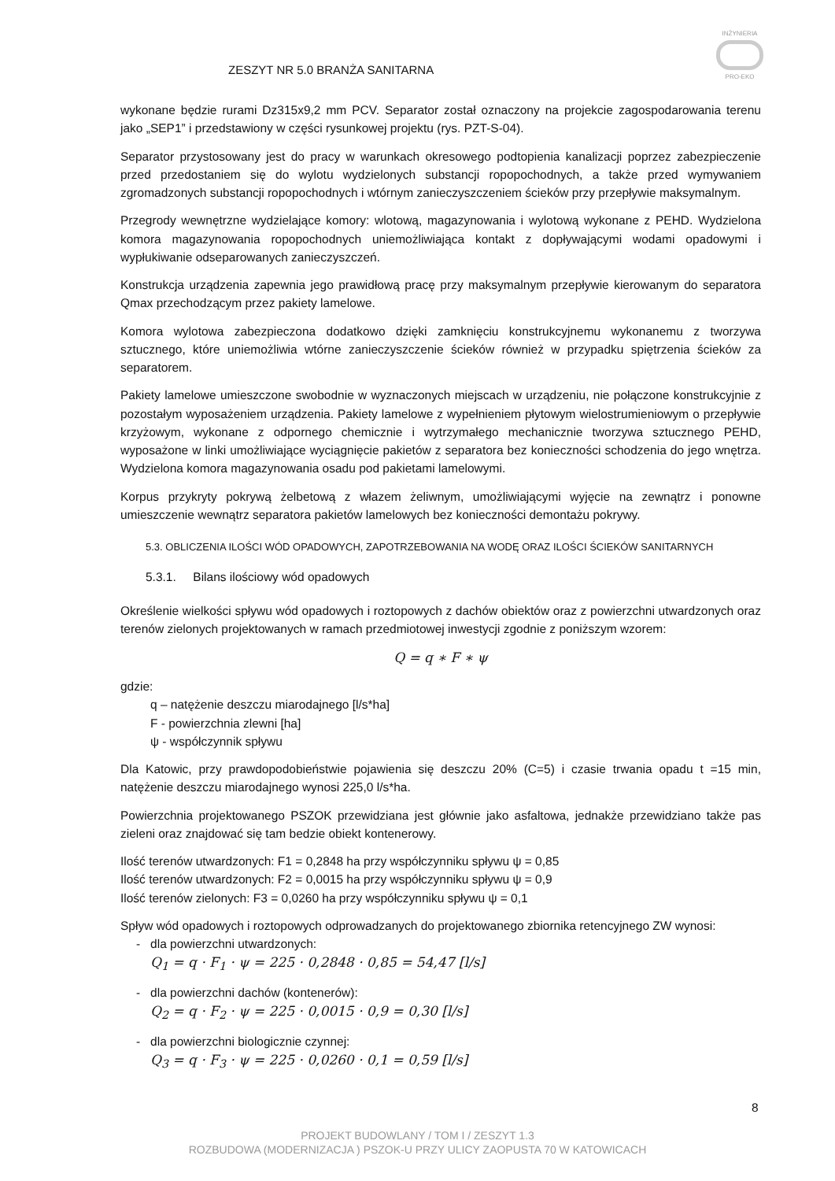INŻYNIERIA
PRO-EKO
ZESZYT NR 5.0 BRANŻA SANITARNA
wykonane będzie rurami Dz315x9,2 mm PCV. Separator został oznaczony na projekcie zagospodarowania terenu jako „SEP1” i przedstawiony w części rysunkowej projektu (rys. PZT-S-04).
Separator przystosowany jest do pracy w warunkach okresowego podtopienia kanalizacji poprzez zabezpieczenie przed przedostaniem się do wylotu wydzielonych substancji ropopochodnych, a także przed wymywaniem zgromadzonych substancji ropopochodnych i wtórnym zanieczyszczeniem ścieków przy przepływie maksymalnym.
Przegrody wewnętrzne wydzielające komory: wlotową, magazynowania i wylotową wykonane z PEHD. Wydzielona komora magazynowania ropopochodnych uniemożliwiająca kontakt z dopływającymi wodami opadowymi i wypłukiwanie odseparowanych zanieczyszczeń.
Konstrukcja urządzenia zapewnia jego prawidłową pracę przy maksymalnym przepływie kierowanym do separatora Qmax przechodzącym przez pakiety lamelowe.
Komora wylotowa zabezpieczona dodatkowo dzięki zamknięciu konstrukcyjnemu wykonanemu z tworzywa sztucznego, które uniemożliwia wtórne zanieczyszczenie ścieków również w przypadku spiętrzenia ścieków za separatorem.
Pakiety lamelowe umieszczone swobodnie w wyznaczonych miejscach w urządzeniu, nie połączone konstrukcyjnie z pozostałym wyposażeniem urządzenia. Pakiety lamelowe z wypełnieniem płytowym wielostrumieniowym o przepływie krzyżowym, wykonane z odpornego chemicznie i wytrzymałego mechanicznie tworzywa sztucznego PEHD, wyposażone w linki umożliwiające wyciągnięcie pakietów z separatora bez konieczności schodzenia do jego wnętrza. Wydzielona komora magazynowania osadu pod pakietami lamelowymi.
Korpus przykryty pokrywą żelbetową z włazem żeliwnym, umożliwiającymi wyjęcie na zewnątrz i ponowne umieszczenie wewnątrz separatora pakietów lamelowych bez konieczności demontażu pokrywy.
5.3. OBLICZENIA ILOŚCI WÓD OPADOWYCH, ZAPOTRZEBOWANIA NA WODĘ ORAZ ILOŚCI ŚCIEKÓW SANITARNYCH
5.3.1. Bilans ilościowy wód opadowych
Określenie wielkości spływu wód opadowych i roztopowych z dachów obiektów oraz z powierzchni utwardzonych oraz terenów zielonych projektowanych w ramach przedmiotowej inwestycji zgodnie z poniższym wzorem:
Q = q ∗ F ∗ ψ
gdzie:
q – natężenie deszczu miarodajnego [l/s*ha]
F - powierzchnia zlewni [ha]
ψ - współczynnik spływu
Dla Katowic, przy prawdopodobieństwie pojawienia się deszczu 20% (C=5) i czasie trwania opadu t =15 min, natężenie deszczu miarodajnego wynosi 225,0 l/s*ha.
Powierzchnia projektowanego PSZOK przewidziana jest głównie jako asfaltowa, jednakże przewidziano także pas zieleni oraz znajdować się tam bedzie obiekt kontenerowy.
Ilość terenów utwardzonych: F1 = 0,2848 ha przy współczynniku spływu ψ = 0,85
Ilość terenów utwardzonych: F2 = 0,0015 ha przy współczynniku spływu ψ = 0,9
Ilość terenów zielonych: F3 = 0,0260 ha przy współczynniku spływu ψ = 0,1
Spływ wód opadowych i roztopowych odprowadzanych do projektowanego zbiornika retencyjnego ZW wynosi:
- dla powierzchni utwardzonych:
Q<sub>1</sub> = q · F<sub>1</sub> · ψ = 225 · 0,2848 · 0,85 = 54,47 [l/s]
- dla powierzchni dachów (kontenerów):
Q<sub>2</sub> = q · F<sub>2</sub> · ψ = 225 · 0,0015 · 0,9 = 0,30 [l/s]
- dla powierzchni biologicznie czynnej:
Q<sub>3</sub> = q · F<sub>3</sub> · ψ = 225 · 0,0260 · 0,1 = 0,59 [l/s]
8
PROJEKT BUDOWLANY / TOM I / ZESZYT 1.3
ROZBUDOWA (MODERNIZACJA ) PSZOK-U PRZY ULICY ZAOPUSTA 70 W KATOWICACH